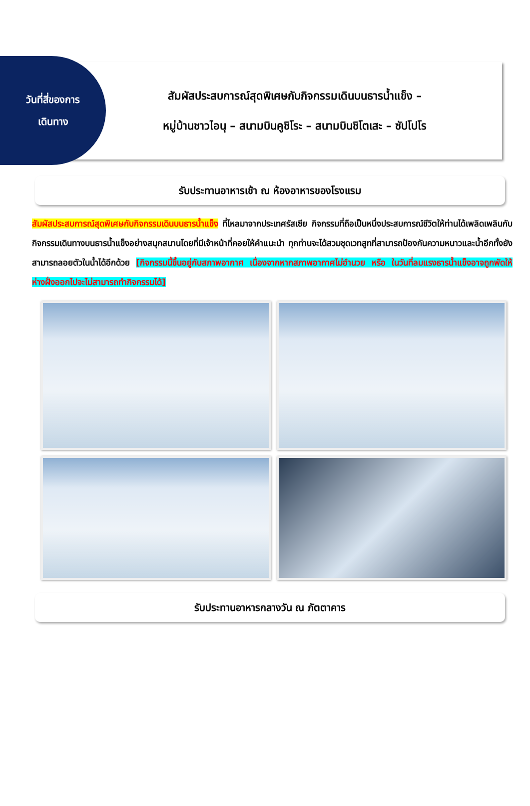วันที่สี่ของการ
เดินทาง
สัมผัสประสบการณ์สุดพิเศษกับกิจกรรมเดินบนธารน้ำแข็ง –
หมู่บ้านชาวไอนุ – สนามบินคูชิโระ – สนามบินชิโตเสะ – ซัปโปโร
รับประทานอาหารเช้า ณ ห้องอาหารของโรงแรม
สัมผัสประสบการณ์สุดพิเศษกับกิจกรรมเดินบนธารน้ำแข็ง ที่ไหลมาจากประเทศรัสเซีย กิจกรรมที่ถือเป็นหนึ่งประสบการณ์ชีวิตให้ท่านได้เพลิดเพลินกับกิจกรรมเดินทางบนธารน้ำแข็งอย่างสนุกสนานโดยที่มีเจ้าหน้าที่คอยให้คำแนะนำ ทุกท่านจะได้สวมชุดเวทสูทที่สามารถป้องกันความหนาวและน้ำอีกทั้งยังสามารถลอยตัวในน้ำได้อีกด้วย [กิจกรรมนี้ขึ้นอยู่กับสภาพอากาศ เนื่องจากหากสภาพอากาศไม่อำนวย หรือ ในวันที่ลมแรงธารน้ำแข็งอาจถูกพัดให้ห่างฝั่งออกไปจะไม่สามารถทำกิจกรรมได้]
รับประทานอาหารกลางวัน ณ ภัตตาคาร